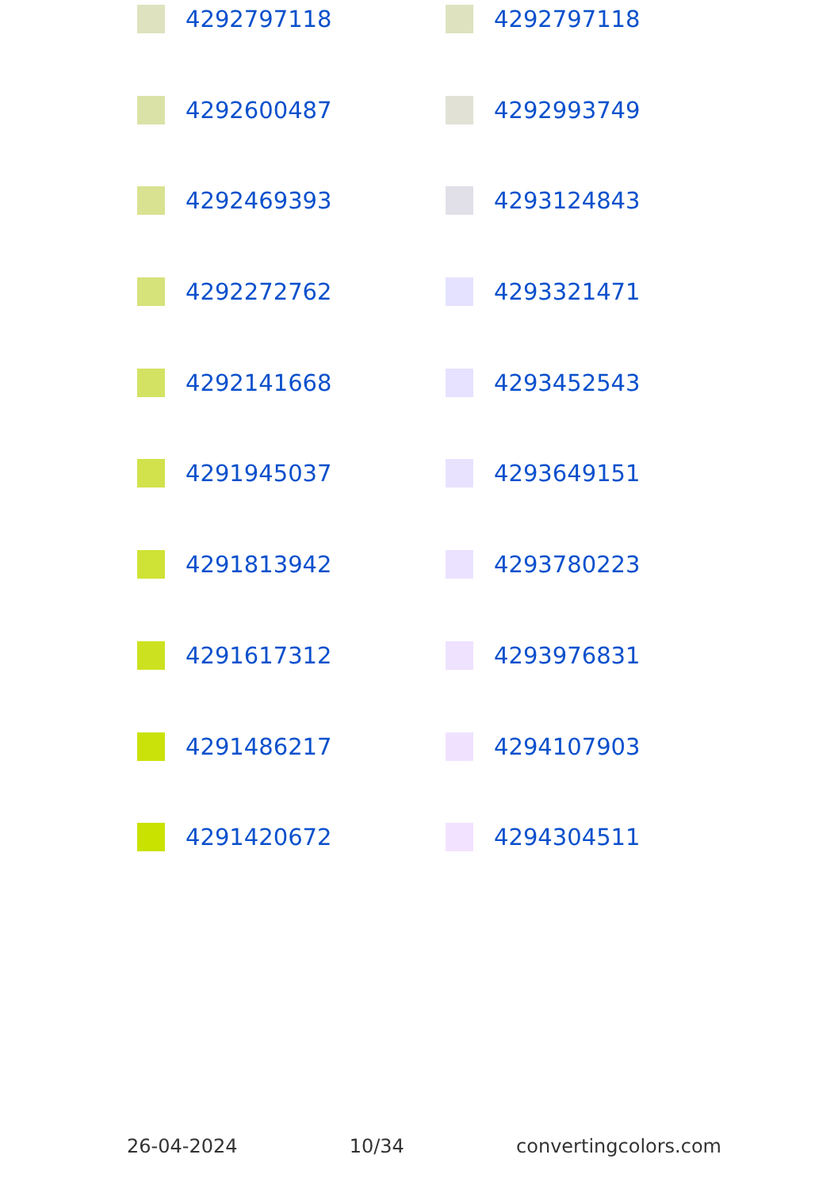4292797118
4292797118
4292600487
4292993749
4292469393
4293124843
4292272762
4293321471
4292141668
4293452543
4291945037
4293649151
4291813942
4293780223
4291617312
4293976831
4291486217
4294107903
4291420672
4294304511
26-04-2024 10/34 convertingcolors.com